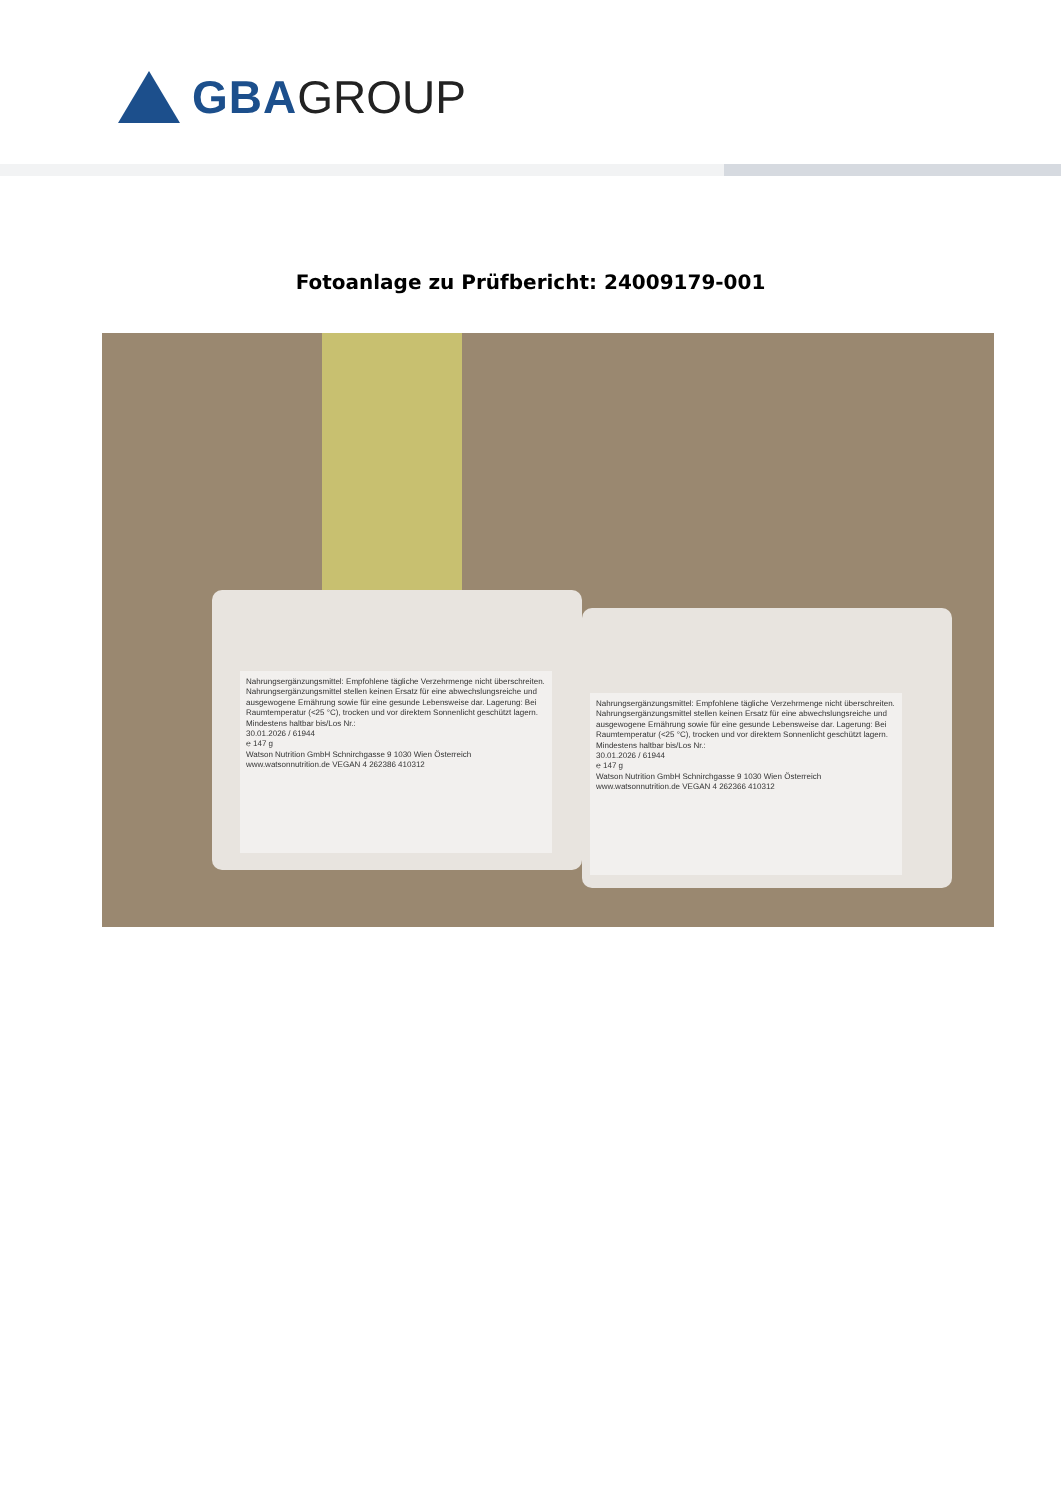GBA GROUP
Fotoanlage zu Prüfbericht: 24009179-001
Nahrungsergänzungsmittel: Empfohlene tägliche Verzehrmenge nicht überschreiten. Nahrungsergänzungsmittel stellen keinen Ersatz für eine abwechslungsreiche und ausgewogene Ernährung sowie für eine gesunde Lebensweise dar. Lagerung: Bei Raumtemperatur (<25 °C), trocken und vor direktem Sonnenlicht geschützt lagern. Mindestens haltbar bis/Los Nr.:
30.01.2026 / 61944
℮ 147 g
Watson Nutrition GmbH Schnirchgasse 9 1030 Wien Österreich www.watsonnutrition.de VEGAN 4 262386 410312
Nahrungsergänzungsmittel: Empfohlene tägliche Verzehrmenge nicht überschreiten. Nahrungsergänzungsmittel stellen keinen Ersatz für eine abwechslungsreiche und ausgewogene Ernährung sowie für eine gesunde Lebensweise dar. Lagerung: Bei Raumtemperatur (<25 °C), trocken und vor direktem Sonnenlicht geschützt lagern. Mindestens haltbar bis/Los Nr.:
30.01.2026 / 61944
℮ 147 g
Watson Nutrition GmbH Schnirchgasse 9 1030 Wien Österreich www.watsonnutrition.de VEGAN 4 262366 410312